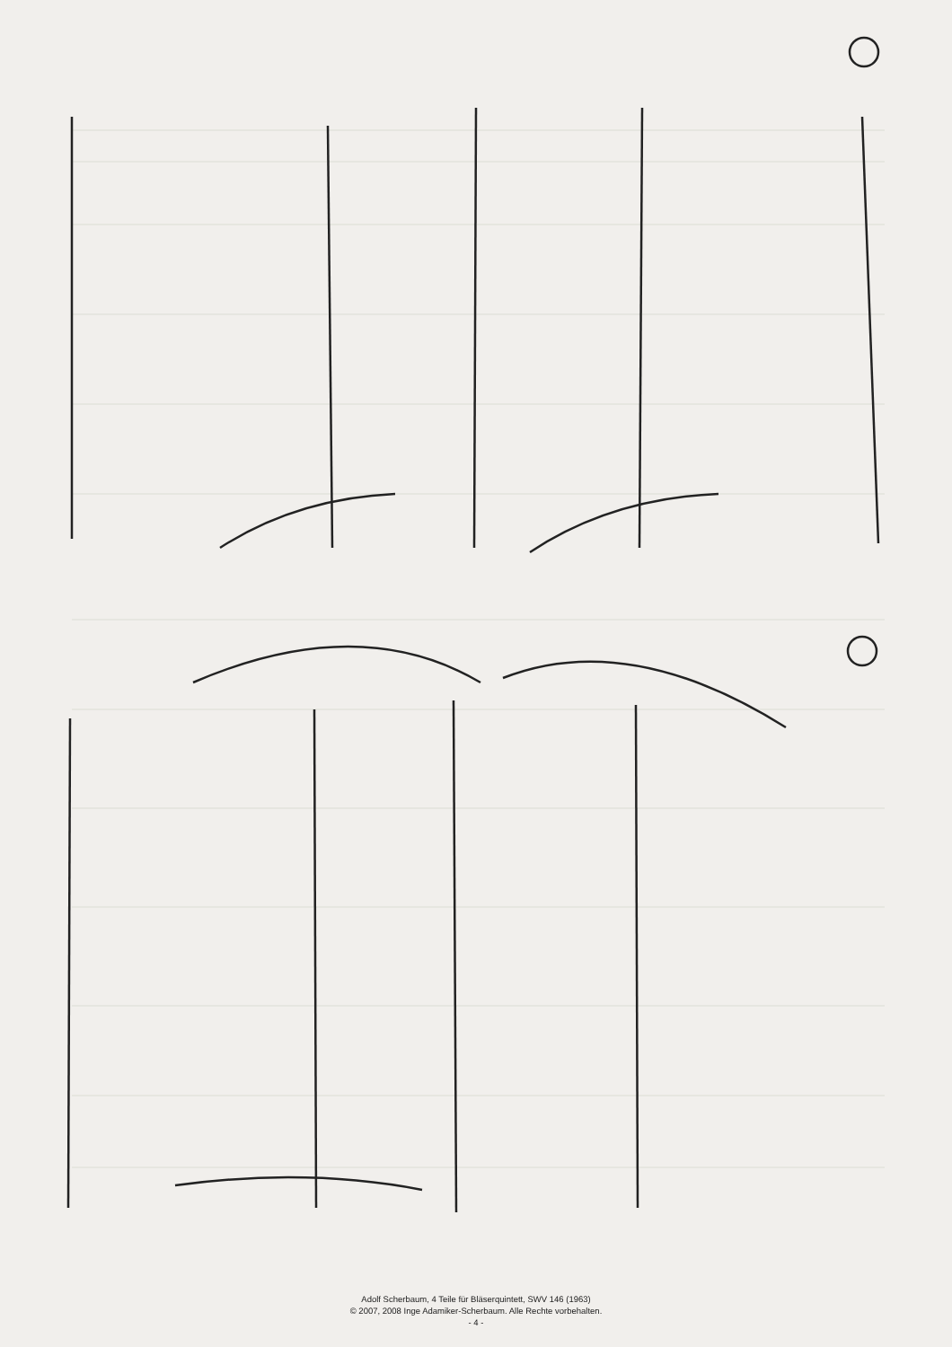Adolf Scherbaum, 4 Teile für Bläserquintett, SWV 146 (1963)
© 2007, 2008 Inge Adamiker-Scherbaum. Alle Rechte vorbehalten.
- 4 -